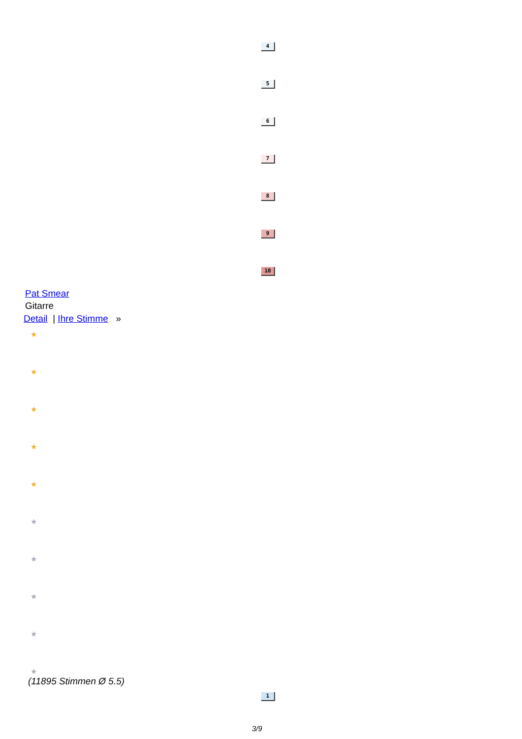4
5
6
7
8
9
10
Pat Smear
Gitarre
Detail | Ihre Stimme »
★
★
★
★
★
★
★
★
★
★
(11895 Stimmen Ø 5.5)
1
3/9